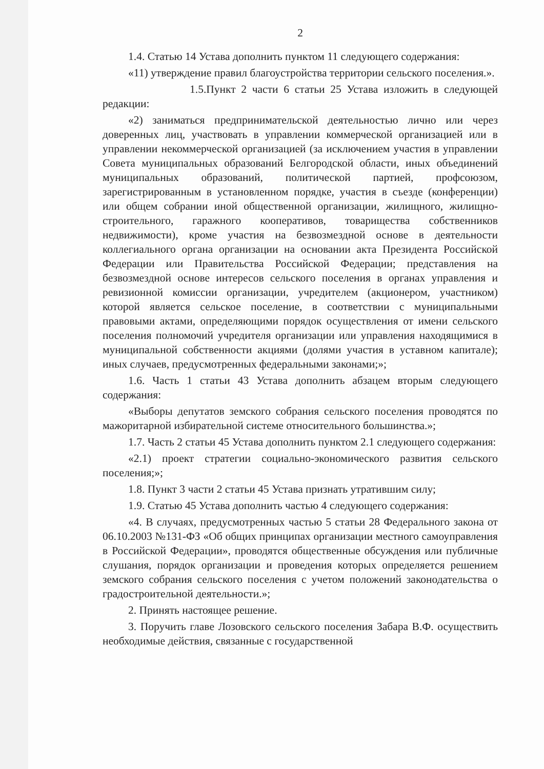2
1.4. Статью 14 Устава дополнить пунктом 11 следующего содержания:
«11) утверждение правил благоустройства территории сельского поселения.».
1.5.Пункт 2 части 6 статьи 25 Устава изложить в следующей редакции:
«2) заниматься предпринимательской деятельностью лично или через доверенных лиц, участвовать в управлении коммерческой организацией или в управлении некоммерческой организацией (за исключением участия в управлении Совета муниципальных образований Белгородской области, иных объединений муниципальных образований, политической партией, профсоюзом, зарегистрированным в установленном порядке, участия в съезде (конференции) или общем собрании иной общественной организации, жилищного, жилищно-строительного, гаражного кооперативов, товарищества собственников недвижимости), кроме участия на безвозмездной основе в деятельности коллегиального органа организации на основании акта Президента Российской Федерации или Правительства Российской Федерации; представления на безвозмездной основе интересов сельского поселения в органах управления и ревизионной комиссии организации, учредителем (акционером, участником) которой является сельское поселение, в соответствии с муниципальными правовыми актами, определяющими порядок осуществления от имени сельского поселения полномочий учредителя организации или управления находящимися в муниципальной собственности акциями (долями участия в уставном капитале); иных случаев, предусмотренных федеральными законами;»;
1.6. Часть 1 статьи 43 Устава дополнить абзацем вторым следующего содержания:
«Выборы депутатов земского собрания сельского поселения проводятся по мажоритарной избирательной системе относительного большинства.»;
1.7. Часть 2 статьи 45 Устава дополнить пунктом 2.1 следующего содержания:
«2.1) проект стратегии социально-экономического развития сельского поселения;»;
1.8. Пункт 3 части 2 статьи 45 Устава признать утратившим силу;
1.9. Статью 45 Устава дополнить частью 4 следующего содержания:
«4. В случаях, предусмотренных частью 5 статьи 28 Федерального закона от 06.10.2003 №131-ФЗ «Об общих принципах организации местного самоуправления в Российской Федерации», проводятся общественные обсуждения или публичные слушания, порядок организации и проведения которых определяется решением земского собрания сельского поселения с учетом положений законодательства о градостроительной деятельности.»;
2. Принять настоящее решение.
3. Поручить главе Лозовского сельского поселения Забара В.Ф. осуществить необходимые действия, связанные с государственной